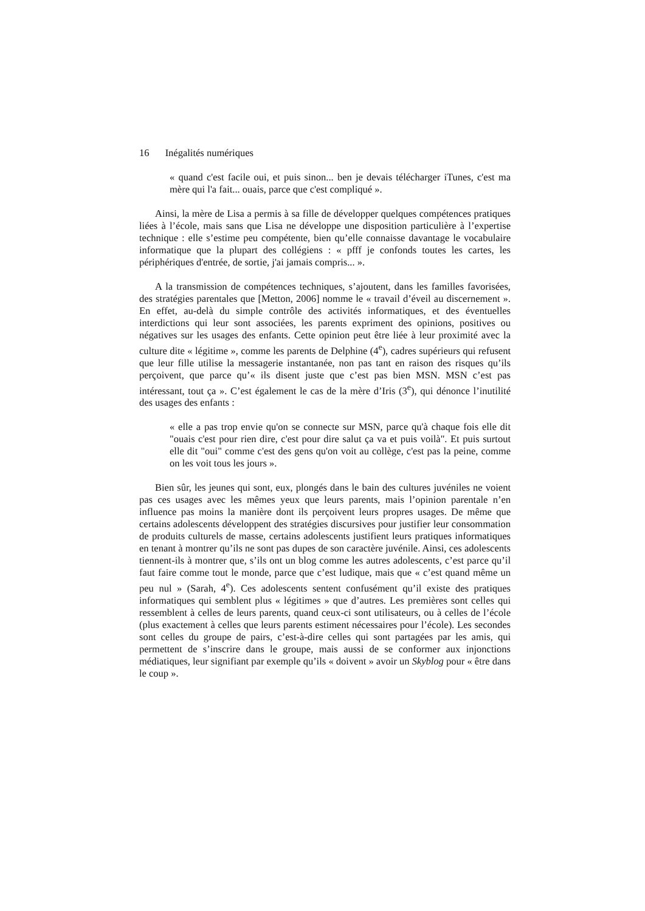16 Inégalités numériques
« quand c'est facile oui, et puis sinon... ben je devais télécharger iTunes, c'est ma mère qui l'a fait... ouais, parce que c'est compliqué ».
Ainsi, la mère de Lisa a permis à sa fille de développer quelques compétences pratiques liées à l’école, mais sans que Lisa ne développe une disposition particulière à l’expertise technique : elle s’estime peu compétente, bien qu’elle connaisse davantage le vocabulaire informatique que la plupart des collégiens : « pfff je confonds toutes les cartes, les périphériques d'entrée, de sortie, j'ai jamais compris... ».
A la transmission de compétences techniques, s’ajoutent, dans les familles favorisées, des stratégies parentales que [Metton, 2006] nomme le « travail d’éveil au discernement ». En effet, au-delà du simple contrôle des activités informatiques, et des éventuelles interdictions qui leur sont associées, les parents expriment des opinions, positives ou négatives sur les usages des enfants. Cette opinion peut être liée à leur proximité avec la culture dite « légitime », comme les parents de Delphine (4<sup>e</sup>), cadres supérieurs qui refusent que leur fille utilise la messagerie instantanée, non pas tant en raison des risques qu’ils perçoivent, que parce qu’« ils disent juste que c’est pas bien MSN. MSN c’est pas intéressant, tout ça ». C’est également le cas de la mère d’Iris (3<sup>e</sup>), qui dénonce l’inutilité des usages des enfants :
« elle a pas trop envie qu'on se connecte sur MSN, parce qu'à chaque fois elle dit "ouais c'est pour rien dire, c'est pour dire salut ça va et puis voilà". Et puis surtout elle dit "oui" comme c'est des gens qu'on voit au collège, c'est pas la peine, comme on les voit tous les jours ».
Bien sûr, les jeunes qui sont, eux, plongés dans le bain des cultures juvéniles ne voient pas ces usages avec les mêmes yeux que leurs parents, mais l’opinion parentale n’en influence pas moins la manière dont ils perçoivent leurs propres usages. De même que certains adolescents développent des stratégies discursives pour justifier leur consommation de produits culturels de masse, certains adolescents justifient leurs pratiques informatiques en tenant à montrer qu’ils ne sont pas dupes de son caractère juvénile. Ainsi, ces adolescents tiennent-ils à montrer que, s’ils ont un blog comme les autres adolescents, c’est parce qu’il faut faire comme tout le monde, parce que c’est ludique, mais que « c’est quand même un peu nul » (Sarah, 4<sup>e</sup>). Ces adolescents sentent confusément qu’il existe des pratiques informatiques qui semblent plus « légitimes » que d’autres. Les premières sont celles qui ressemblent à celles de leurs parents, quand ceux-ci sont utilisateurs, ou à celles de l’école (plus exactement à celles que leurs parents estiment nécessaires pour l’école). Les secondes sont celles du groupe de pairs, c’est-à-dire celles qui sont partagées par les amis, qui permettent de s’inscrire dans le groupe, mais aussi de se conformer aux injonctions médiatiques, leur signifiant par exemple qu’ils « doivent » avoir un Skyblog pour « être dans le coup ».